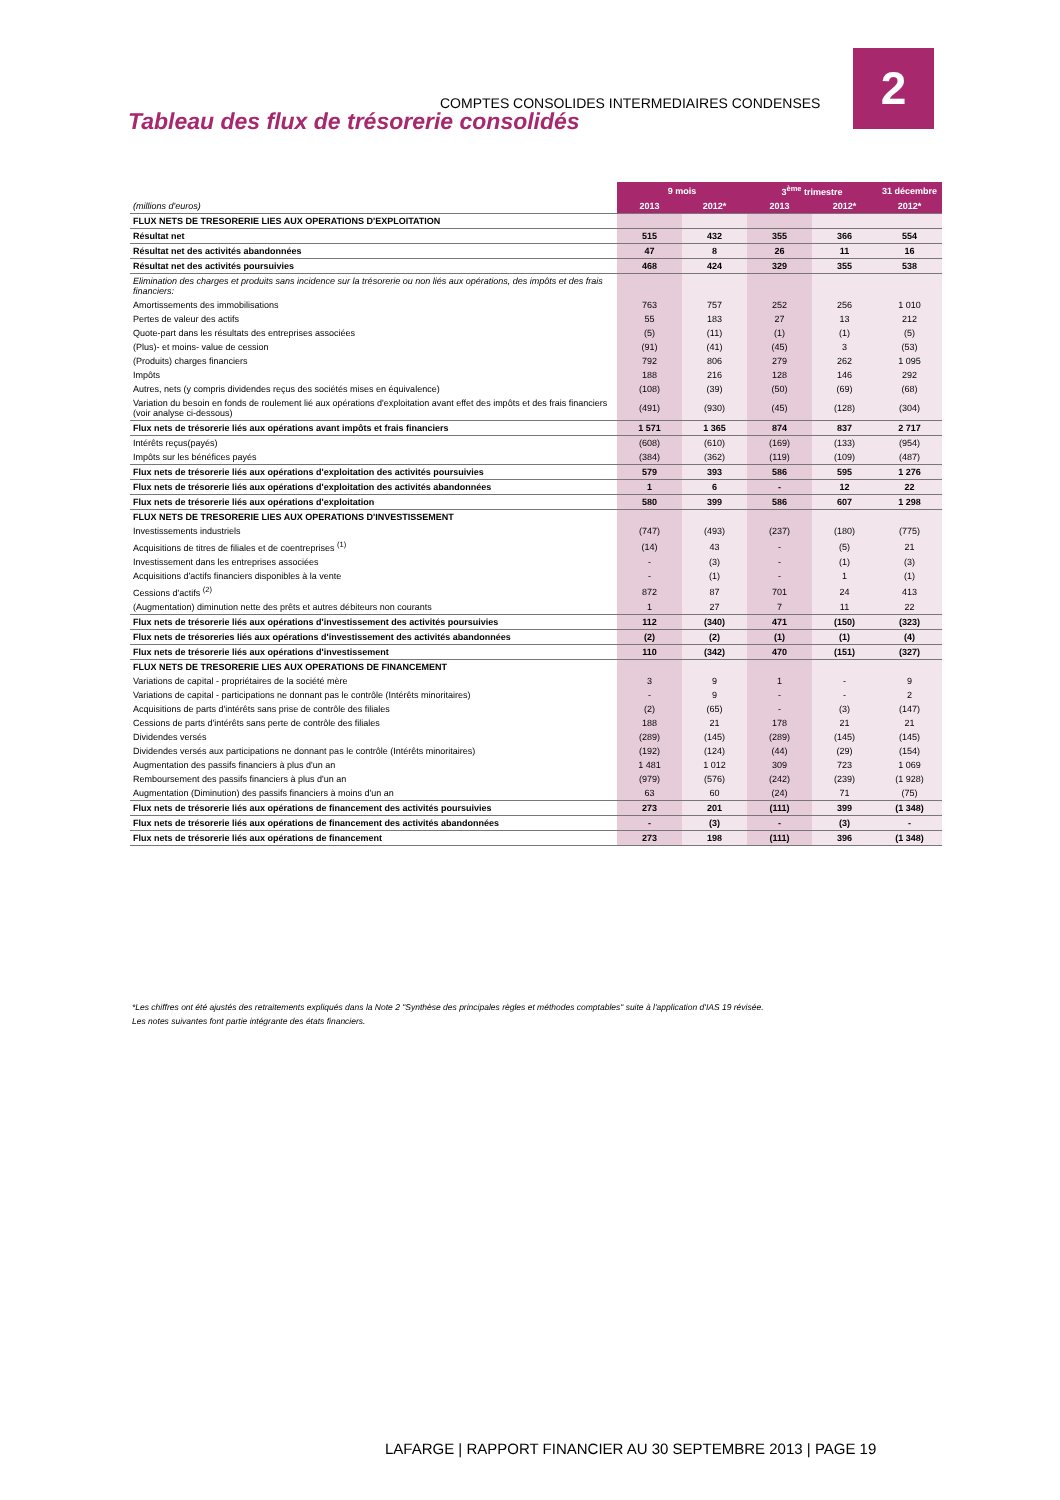COMPTES CONSOLIDES INTERMEDIAIRES CONDENSES
2
Tableau des flux de trésorerie consolidés
| | 9 mois | | 3<sup>ème</sup> trimestre | | 31 décembre |
| (millions d'euros) | 2013 | 2012* | 2013 | 2012* | 2012* |
| FLUX NETS DE TRESORERIE LIES AUX OPERATIONS D'EXPLOITATION | | | | | |
| Résultat net | 515 | 432 | 355 | 366 | 554 |
| Résultat net des activités abandonnées | 47 | 8 | 26 | 11 | 16 |
| Résultat net des activités poursuivies | 468 | 424 | 329 | 355 | 538 |
| Elimination des charges et produits sans incidence sur la trésorerie ou non liés aux opérations, des impôts et des frais financiers: | | | | | |
| Amortissements des immobilisations | 763 | 757 | 252 | 256 | 1 010 |
| Pertes de valeur des actifs | 55 | 183 | 27 | 13 | 212 |
| Quote-part dans les résultats des entreprises associées | (5) | (11) | (1) | (1) | (5) |
| (Plus)- et moins- value de cession | (91) | (41) | (45) | 3 | (53) |
| (Produits) charges financiers | 792 | 806 | 279 | 262 | 1 095 |
| Impôts | 188 | 216 | 128 | 146 | 292 |
| Autres, nets (y compris dividendes reçus des sociétés mises en équivalence) | (108) | (39) | (50) | (69) | (68) |
| Variation du besoin en fonds de roulement lié aux opérations d'exploitation avant effet des impôts et des frais financiers (voir analyse ci-dessous) | (491) | (930) | (45) | (128) | (304) |
| Flux nets de trésorerie liés aux opérations avant impôts et frais financiers | 1 571 | 1 365 | 874 | 837 | 2 717 |
| Intérêts reçus(payés) | (608) | (610) | (169) | (133) | (954) |
| Impôts sur les bénéfices payés | (384) | (362) | (119) | (109) | (487) |
| Flux nets de trésorerie liés aux opérations d'exploitation des activités poursuivies | 579 | 393 | 586 | 595 | 1 276 |
| Flux nets de trésorerie liés aux opérations d'exploitation des activités abandonnées | 1 | 6 | - | 12 | 22 |
| Flux nets de trésorerie liés aux opérations d'exploitation | 580 | 399 | 586 | 607 | 1 298 |
| FLUX NETS DE TRESORERIE LIES AUX OPERATIONS D'INVESTISSEMENT | | | | | |
| Investissements industriels | (747) | (493) | (237) | (180) | (775) |
| Acquisitions de titres de filiales et de coentreprises <sup>(1)</sup> | (14) | 43 | - | (5) | 21 |
| Investissement dans les entreprises associées | - | (3) | - | (1) | (3) |
| Acquisitions d'actifs financiers disponibles à la vente | - | (1) | - | 1 | (1) |
| Cessions d'actifs <sup>(2)</sup> | 872 | 87 | 701 | 24 | 413 |
| (Augmentation) diminution nette des prêts et autres débiteurs non courants | 1 | 27 | 7 | 11 | 22 |
| Flux nets de trésorerie liés aux opérations d'investissement des activités poursuivies | 112 | (340) | 471 | (150) | (323) |
| Flux nets de trésoreries liés aux opérations d'investissement des activités abandonnées | (2) | (2) | (1) | (1) | (4) |
| Flux nets de trésorerie liés aux opérations d'investissement | 110 | (342) | 470 | (151) | (327) |
| FLUX NETS DE TRESORERIE LIES AUX OPERATIONS DE FINANCEMENT | | | | | |
| Variations de capital - propriétaires de la société mère | 3 | 9 | 1 | - | 9 |
| Variations de capital - participations ne donnant pas le contrôle (Intérêts minoritaires) | - | 9 | - | - | 2 |
| Acquisitions de parts d'intérêts sans prise de contrôle des filiales | (2) | (65) | - | (3) | (147) |
| Cessions de parts d'intérêts sans perte de contrôle des filiales | 188 | 21 | 178 | 21 | 21 |
| Dividendes versés | (289) | (145) | (289) | (145) | (145) |
| Dividendes versés aux participations ne donnant pas le contrôle (Intérêts minoritaires) | (192) | (124) | (44) | (29) | (154) |
| Augmentation des passifs financiers à plus d'un an | 1 481 | 1 012 | 309 | 723 | 1 069 |
| Remboursement des passifs financiers à plus d'un an | (979) | (576) | (242) | (239) | (1 928) |
| Augmentation (Diminution) des passifs financiers à moins d'un an | 63 | 60 | (24) | 71 | (75) |
| Flux nets de trésorerie liés aux opérations de financement des activités poursuivies | 273 | 201 | (111) | 399 | (1 348) |
| Flux nets de trésorerie liés aux opérations de financement des activités abandonnées | - | (3) | - | (3) | - |
| Flux nets de trésorerie liés aux opérations de financement | 273 | 198 | (111) | 396 | (1 348) |
*Les chiffres ont été ajustés des retraitements expliqués dans la Note 2 "Synthèse des principales règles et méthodes comptables" suite à l'application d'IAS 19 révisée.
Les notes suivantes font partie intégrante des états financiers.
LAFARGE | RAPPORT FINANCIER AU 30 SEPTEMBRE 2013 | PAGE 19